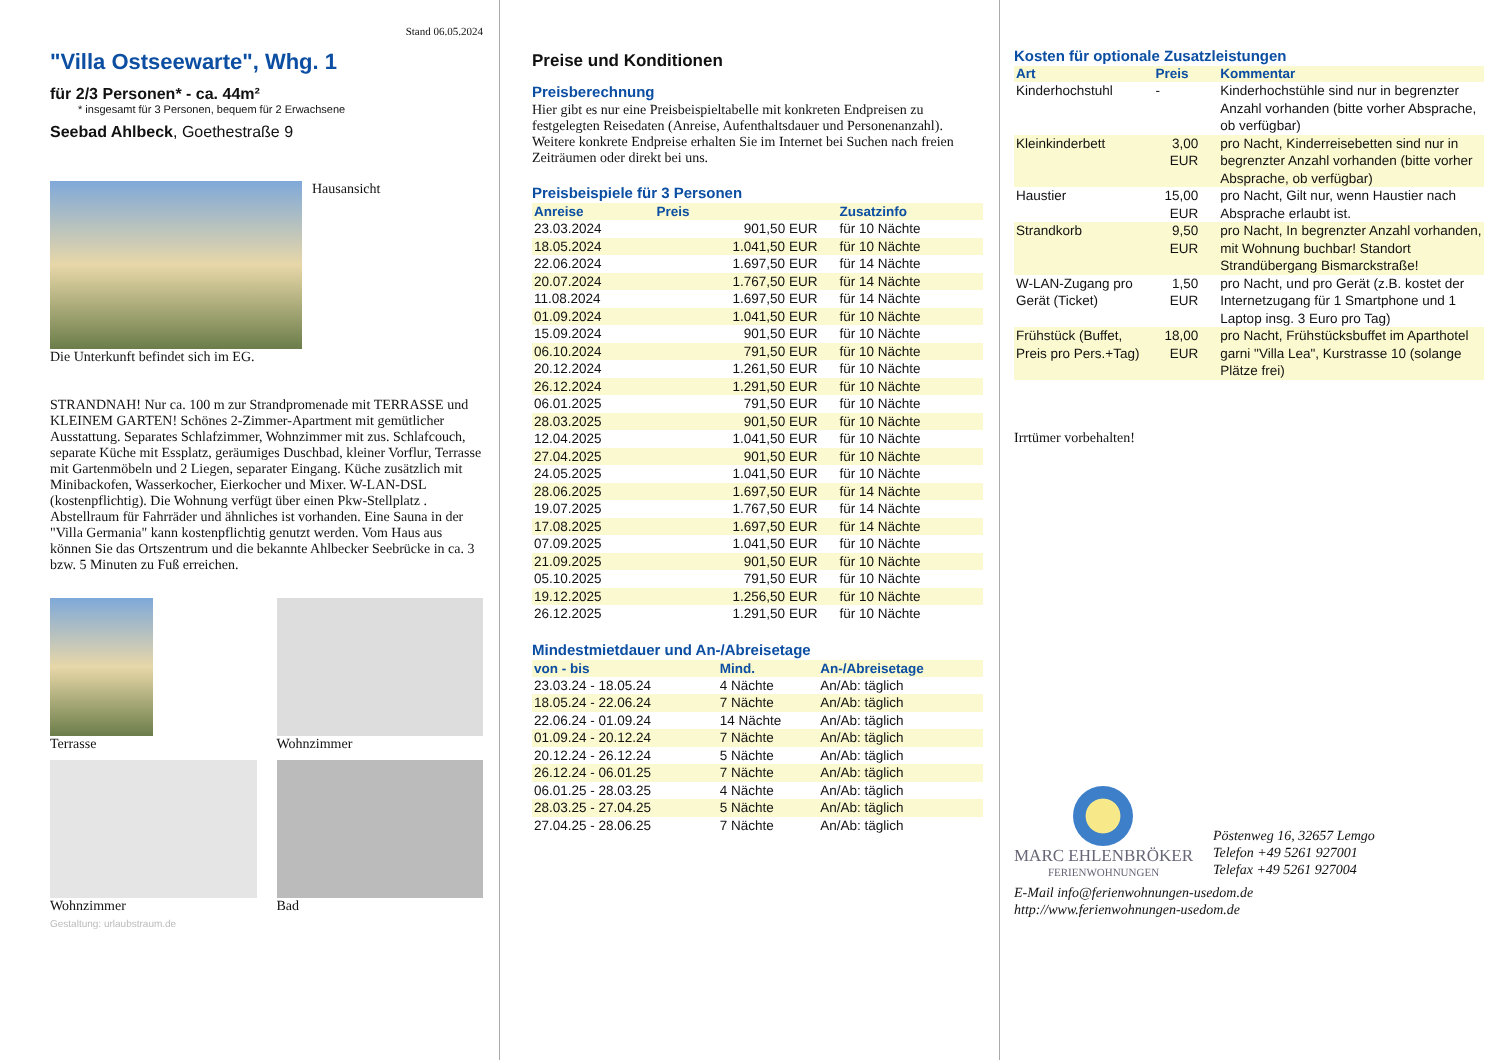Stand 06.05.2024
"Villa Ostseewarte", Whg. 1
für 2/3 Personen* - ca. 44m²
* insgesamt für 3 Personen, bequem für 2 Erwachsene
Seebad Ahlbeck, Goethestraße 9
Hausansicht
Die Unterkunft befindet sich im EG.
STRANDNAH! Nur ca. 100 m zur Strandpromenade mit TERRASSE und KLEINEM GARTEN! Schönes 2-Zimmer-Apartment mit gemütlicher Ausstattung. Separates Schlafzimmer, Wohnzimmer mit zus. Schlafcouch, separate Küche mit Essplatz, geräumiges Duschbad, kleiner Vorflur, Terrasse mit Gartenmöbeln und 2 Liegen, separater Eingang. Küche zusätzlich mit Minibackofen, Wasserkocher, Eierkocher und Mixer. W-LAN-DSL (kostenpflichtig). Die Wohnung verfügt über einen Pkw-Stellplatz . Abstellraum für Fahrräder und ähnliches ist vorhanden. Eine Sauna in der "Villa Germania" kann kostenpflichtig genutzt werden. Vom Haus aus können Sie das Ortszentrum und die bekannte Ahlbecker Seebrücke in ca. 3 bzw. 5 Minuten zu Fuß erreichen.
Terrasse
Wohnzimmer
Wohnzimmer
Bad
Gestaltung: urlaubstraum.de
Preise und Konditionen
Preisberechnung
Hier gibt es nur eine Preisbeispieltabelle mit konkreten Endpreisen zu festgelegten Reisedaten (Anreise, Aufenthaltsdauer und Personenanzahl). Weitere konkrete Endpreise erhalten Sie im Internet bei Suchen nach freien Zeiträumen oder direkt bei uns.
Preisbeispiele für 3 Personen
| Anreise | Preis | Zusatzinfo |
| --- | --- | --- |
| 23.03.2024 | 901,50 EUR | für 10 Nächte |
| 18.05.2024 | 1.041,50 EUR | für 10 Nächte |
| 22.06.2024 | 1.697,50 EUR | für 14 Nächte |
| 20.07.2024 | 1.767,50 EUR | für 14 Nächte |
| 11.08.2024 | 1.697,50 EUR | für 14 Nächte |
| 01.09.2024 | 1.041,50 EUR | für 10 Nächte |
| 15.09.2024 | 901,50 EUR | für 10 Nächte |
| 06.10.2024 | 791,50 EUR | für 10 Nächte |
| 20.12.2024 | 1.261,50 EUR | für 10 Nächte |
| 26.12.2024 | 1.291,50 EUR | für 10 Nächte |
| 06.01.2025 | 791,50 EUR | für 10 Nächte |
| 28.03.2025 | 901,50 EUR | für 10 Nächte |
| 12.04.2025 | 1.041,50 EUR | für 10 Nächte |
| 27.04.2025 | 901,50 EUR | für 10 Nächte |
| 24.05.2025 | 1.041,50 EUR | für 10 Nächte |
| 28.06.2025 | 1.697,50 EUR | für 14 Nächte |
| 19.07.2025 | 1.767,50 EUR | für 14 Nächte |
| 17.08.2025 | 1.697,50 EUR | für 14 Nächte |
| 07.09.2025 | 1.041,50 EUR | für 10 Nächte |
| 21.09.2025 | 901,50 EUR | für 10 Nächte |
| 05.10.2025 | 791,50 EUR | für 10 Nächte |
| 19.12.2025 | 1.256,50 EUR | für 10 Nächte |
| 26.12.2025 | 1.291,50 EUR | für 10 Nächte |
Mindestmietdauer und An-/Abreisetage
| von - bis | Mind. | An-/Abreisetage |
| --- | --- | --- |
| 23.03.24 - 18.05.24 | 4 Nächte | An/Ab: täglich |
| 18.05.24 - 22.06.24 | 7 Nächte | An/Ab: täglich |
| 22.06.24 - 01.09.24 | 14 Nächte | An/Ab: täglich |
| 01.09.24 - 20.12.24 | 7 Nächte | An/Ab: täglich |
| 20.12.24 - 26.12.24 | 5 Nächte | An/Ab: täglich |
| 26.12.24 - 06.01.25 | 7 Nächte | An/Ab: täglich |
| 06.01.25 - 28.03.25 | 4 Nächte | An/Ab: täglich |
| 28.03.25 - 27.04.25 | 5 Nächte | An/Ab: täglich |
| 27.04.25 - 28.06.25 | 7 Nächte | An/Ab: täglich |
Kosten für optionale Zusatzleistungen
| Art | Preis | Kommentar |
| --- | --- | --- |
| Kinderhochstuhl | - | Kinderhochstühle sind nur in begrenzter Anzahl vorhanden (bitte vorher Absprache, ob verfügbar) |
| Kleinkinderbett | 3,00 EUR | pro Nacht, Kinderreisebetten sind nur in begrenzter Anzahl vorhanden (bitte vorher Absprache, ob verfügbar) |
| Haustier | 15,00 EUR | pro Nacht, Gilt nur, wenn Haustier nach Absprache erlaubt ist. |
| Strandkorb | 9,50 EUR | pro Nacht, In begrenzter Anzahl vorhanden, mit Wohnung buchbar! Standort Strandübergang Bismarckstraße! |
| W-LAN-Zugang pro Gerät (Ticket) | 1,50 EUR | pro Nacht, und pro Gerät (z.B. kostet der Internetzugang für 1 Smartphone und 1 Laptop insg. 3 Euro pro Tag) |
| Frühstück (Buffet, Preis pro Pers.+Tag) | 18,00 EUR | pro Nacht, Frühstücksbuffet im Aparthotel garni "Villa Lea", Kurstrasse 10 (solange Plätze frei) |
Irrtümer vorbehalten!
MARC EHLENBRÖKER
FERIENWOHNUNGEN
Pöstenweg 16, 32657 Lemgo
Telefon +49 5261 927001
Telefax +49 5261 927004
E-Mail info@ferienwohnungen-usedom.de
http://www.ferienwohnungen-usedom.de